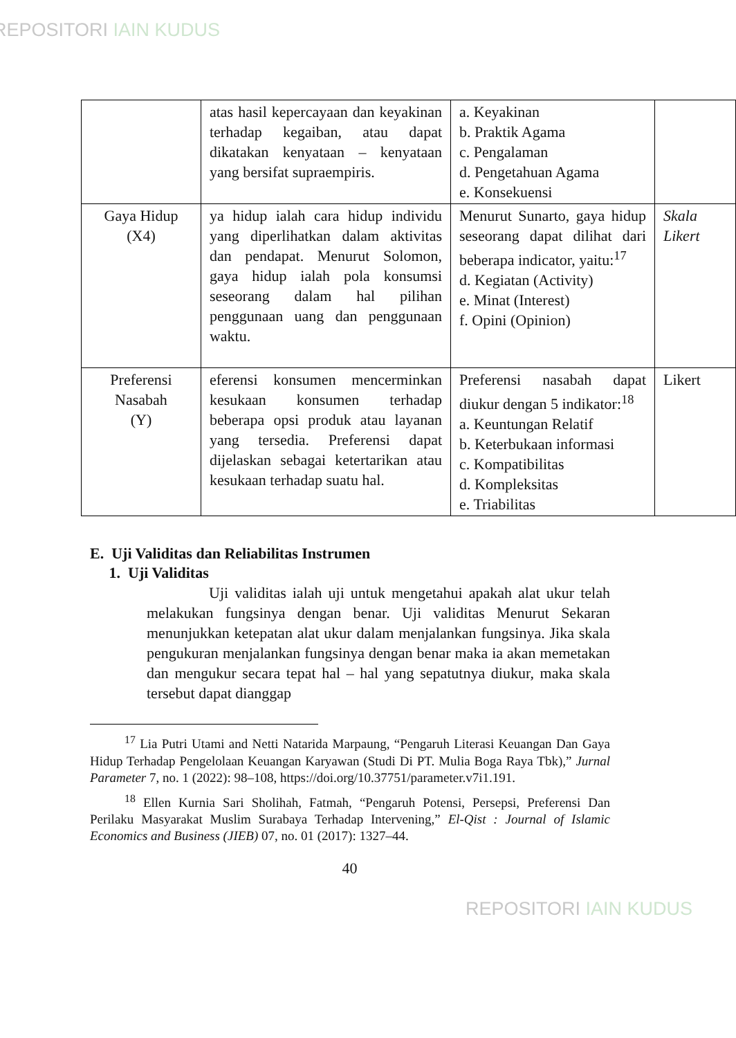REPOSITORI IAIN KUDUS
| | atas hasil kepercayaan dan keyakinan terhadap kegaiban, atau dapat dikatakan kenyataan – kenyataan yang bersifat supraempiris. | a. Keyakinan b. Praktik Agama c. Pengalaman d. Pengetahuan Agama e. Konsekuensi | |
| Gaya Hidup (X4) | ya hidup ialah cara hidup individu yang diperlihatkan dalam aktivitas dan pendapat. Menurut Solomon, gaya hidup ialah pola konsumsi seseorang dalam hal pilihan penggunaan uang dan penggunaan waktu. | Menurut Sunarto, gaya hidup seseorang dapat dilihat dari beberapa indicator, yaitu:<sup>17</sup> d. Kegiatan (Activity) e. Minat (Interest) f. Opini (Opinion) | Skala Likert |
| Preferensi Nasabah (Y) | eferensi konsumen mencerminkan kesukaan konsumen terhadap beberapa opsi produk atau layanan yang tersedia. Preferensi dapat dijelaskan sebagai ketertarikan atau kesukaan terhadap suatu hal. | Preferensi nasabah dapat diukur dengan 5 indikator:<sup>18</sup> a. Keuntungan Relatif b. Keterbukaan informasi c. Kompatibilitas d. Kompleksitas e. Triabilitas | Likert |
E. Uji Validitas dan Reliabilitas Instrumen
1. Uji Validitas
Uji validitas ialah uji untuk mengetahui apakah alat ukur telah melakukan fungsinya dengan benar. Uji validitas Menurut Sekaran menunjukkan ketepatan alat ukur dalam menjalankan fungsinya. Jika skala pengukuran menjalankan fungsinya dengan benar maka ia akan memetakan dan mengukur secara tepat hal – hal yang sepatutnya diukur, maka skala tersebut dapat dianggap
<sup>17</sup> Lia Putri Utami and Netti Natarida Marpaung, “Pengaruh Literasi Keuangan Dan Gaya Hidup Terhadap Pengelolaan Keuangan Karyawan (Studi Di PT. Mulia Boga Raya Tbk),” Jurnal Parameter 7, no. 1 (2022): 98–108, https://doi.org/10.37751/parameter.v7i1.191.
<sup>18</sup> Ellen Kurnia Sari Sholihah, Fatmah, “Pengaruh Potensi, Persepsi, Preferensi Dan Perilaku Masyarakat Muslim Surabaya Terhadap Intervening,” El-Qist : Journal of Islamic Economics and Business (JIEB) 07, no. 01 (2017): 1327–44.
40
REPOSITORI IAIN KUDUS